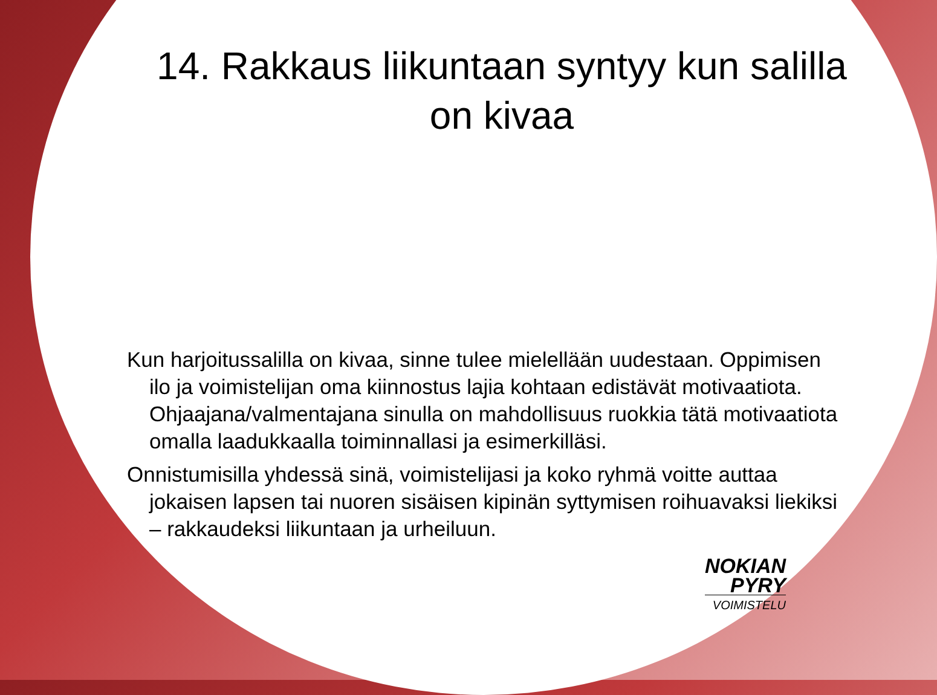14. Rakkaus liikuntaan syntyy kun salilla on kivaa
Kun harjoitussalilla on kivaa, sinne tulee mielellään uudestaan. Oppimisen ilo ja voimistelijan oma kiinnostus lajia kohtaan edistävät motivaatiota. Ohjaajana/valmentajana sinulla on mahdollisuus ruokkia tätä motivaatiota omalla laadukkaalla toiminnallasi ja esimerkilläsi.
Onnistumisilla yhdessä sinä, voimistelijasi ja koko ryhmä voitte auttaa jokaisen lapsen tai nuoren sisäisen kipinän syttymisen roihuavaksi liekiksi – rakkaudeksi liikuntaan ja urheiluun.
NOKIAN
PYRY
VOIMISTELU